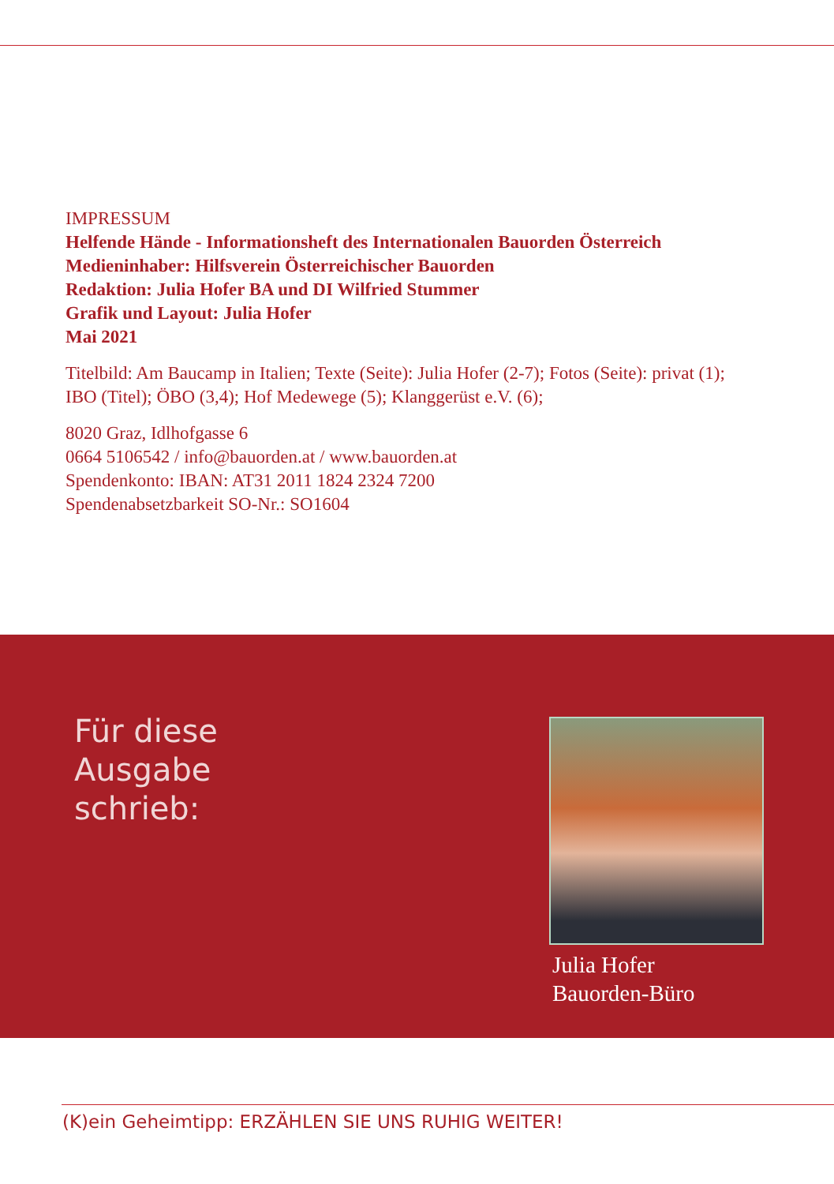IMPRESSUM
Helfende Hände - Informationsheft des Internationalen Bauorden Österreich
Medieninhaber: Hilfsverein Österreichischer Bauorden
Redaktion: Julia Hofer BA und DI Wilfried Stummer
Grafik und Layout: Julia Hofer
Mai 2021
Titelbild: Am Baucamp in Italien; Texte (Seite): Julia Hofer (2-7); Fotos (Seite): privat (1);
IBO (Titel); ÖBO (3,4); Hof Medewege (5); Klanggerüst e.V. (6);
8020 Graz, Idlhofgasse 6
0664 5106542 / info@bauorden.at / www.bauorden.at
Spendenkonto: IBAN: AT31 2011 1824 2324 7200
Spendenabsetzbarkeit SO-Nr.: SO1604
Für diese
Ausgabe
schrieb:
Julia Hofer
Bauorden-Büro
(K)ein Geheimtipp: ERZÄHLEN SIE UNS RUHIG WEITER!